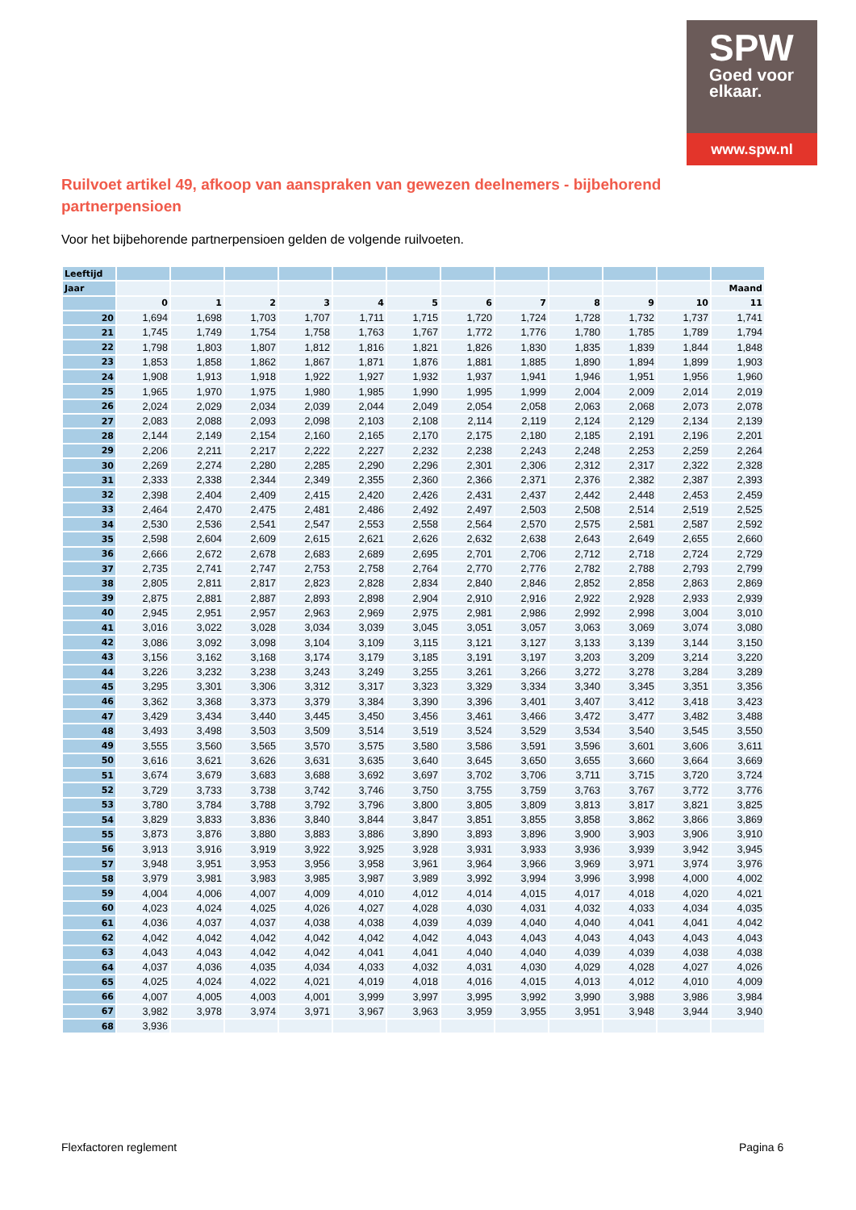SPW
Goed voor
elkaar.
www.spw.nl
Ruilvoet artikel 49, afkoop van aanspraken van gewezen deelnemers - bijbehorend partnerpensioen
Voor het bijbehorende partnerpensioen gelden de volgende ruilvoeten.
| Leeftijd | | | | | | | | | | | | |
| Jaar | | | | | | | | | | | | Maand |
| | 0 | 1 | 2 | 3 | 4 | 5 | 6 | 7 | 8 | 9 | 10 | 11 |
| 20 | 1,694 | 1,698 | 1,703 | 1,707 | 1,711 | 1,715 | 1,720 | 1,724 | 1,728 | 1,732 | 1,737 | 1,741 |
| 21 | 1,745 | 1,749 | 1,754 | 1,758 | 1,763 | 1,767 | 1,772 | 1,776 | 1,780 | 1,785 | 1,789 | 1,794 |
| 22 | 1,798 | 1,803 | 1,807 | 1,812 | 1,816 | 1,821 | 1,826 | 1,830 | 1,835 | 1,839 | 1,844 | 1,848 |
| 23 | 1,853 | 1,858 | 1,862 | 1,867 | 1,871 | 1,876 | 1,881 | 1,885 | 1,890 | 1,894 | 1,899 | 1,903 |
| 24 | 1,908 | 1,913 | 1,918 | 1,922 | 1,927 | 1,932 | 1,937 | 1,941 | 1,946 | 1,951 | 1,956 | 1,960 |
| 25 | 1,965 | 1,970 | 1,975 | 1,980 | 1,985 | 1,990 | 1,995 | 1,999 | 2,004 | 2,009 | 2,014 | 2,019 |
| 26 | 2,024 | 2,029 | 2,034 | 2,039 | 2,044 | 2,049 | 2,054 | 2,058 | 2,063 | 2,068 | 2,073 | 2,078 |
| 27 | 2,083 | 2,088 | 2,093 | 2,098 | 2,103 | 2,108 | 2,114 | 2,119 | 2,124 | 2,129 | 2,134 | 2,139 |
| 28 | 2,144 | 2,149 | 2,154 | 2,160 | 2,165 | 2,170 | 2,175 | 2,180 | 2,185 | 2,191 | 2,196 | 2,201 |
| 29 | 2,206 | 2,211 | 2,217 | 2,222 | 2,227 | 2,232 | 2,238 | 2,243 | 2,248 | 2,253 | 2,259 | 2,264 |
| 30 | 2,269 | 2,274 | 2,280 | 2,285 | 2,290 | 2,296 | 2,301 | 2,306 | 2,312 | 2,317 | 2,322 | 2,328 |
| 31 | 2,333 | 2,338 | 2,344 | 2,349 | 2,355 | 2,360 | 2,366 | 2,371 | 2,376 | 2,382 | 2,387 | 2,393 |
| 32 | 2,398 | 2,404 | 2,409 | 2,415 | 2,420 | 2,426 | 2,431 | 2,437 | 2,442 | 2,448 | 2,453 | 2,459 |
| 33 | 2,464 | 2,470 | 2,475 | 2,481 | 2,486 | 2,492 | 2,497 | 2,503 | 2,508 | 2,514 | 2,519 | 2,525 |
| 34 | 2,530 | 2,536 | 2,541 | 2,547 | 2,553 | 2,558 | 2,564 | 2,570 | 2,575 | 2,581 | 2,587 | 2,592 |
| 35 | 2,598 | 2,604 | 2,609 | 2,615 | 2,621 | 2,626 | 2,632 | 2,638 | 2,643 | 2,649 | 2,655 | 2,660 |
| 36 | 2,666 | 2,672 | 2,678 | 2,683 | 2,689 | 2,695 | 2,701 | 2,706 | 2,712 | 2,718 | 2,724 | 2,729 |
| 37 | 2,735 | 2,741 | 2,747 | 2,753 | 2,758 | 2,764 | 2,770 | 2,776 | 2,782 | 2,788 | 2,793 | 2,799 |
| 38 | 2,805 | 2,811 | 2,817 | 2,823 | 2,828 | 2,834 | 2,840 | 2,846 | 2,852 | 2,858 | 2,863 | 2,869 |
| 39 | 2,875 | 2,881 | 2,887 | 2,893 | 2,898 | 2,904 | 2,910 | 2,916 | 2,922 | 2,928 | 2,933 | 2,939 |
| 40 | 2,945 | 2,951 | 2,957 | 2,963 | 2,969 | 2,975 | 2,981 | 2,986 | 2,992 | 2,998 | 3,004 | 3,010 |
| 41 | 3,016 | 3,022 | 3,028 | 3,034 | 3,039 | 3,045 | 3,051 | 3,057 | 3,063 | 3,069 | 3,074 | 3,080 |
| 42 | 3,086 | 3,092 | 3,098 | 3,104 | 3,109 | 3,115 | 3,121 | 3,127 | 3,133 | 3,139 | 3,144 | 3,150 |
| 43 | 3,156 | 3,162 | 3,168 | 3,174 | 3,179 | 3,185 | 3,191 | 3,197 | 3,203 | 3,209 | 3,214 | 3,220 |
| 44 | 3,226 | 3,232 | 3,238 | 3,243 | 3,249 | 3,255 | 3,261 | 3,266 | 3,272 | 3,278 | 3,284 | 3,289 |
| 45 | 3,295 | 3,301 | 3,306 | 3,312 | 3,317 | 3,323 | 3,329 | 3,334 | 3,340 | 3,345 | 3,351 | 3,356 |
| 46 | 3,362 | 3,368 | 3,373 | 3,379 | 3,384 | 3,390 | 3,396 | 3,401 | 3,407 | 3,412 | 3,418 | 3,423 |
| 47 | 3,429 | 3,434 | 3,440 | 3,445 | 3,450 | 3,456 | 3,461 | 3,466 | 3,472 | 3,477 | 3,482 | 3,488 |
| 48 | 3,493 | 3,498 | 3,503 | 3,509 | 3,514 | 3,519 | 3,524 | 3,529 | 3,534 | 3,540 | 3,545 | 3,550 |
| 49 | 3,555 | 3,560 | 3,565 | 3,570 | 3,575 | 3,580 | 3,586 | 3,591 | 3,596 | 3,601 | 3,606 | 3,611 |
| 50 | 3,616 | 3,621 | 3,626 | 3,631 | 3,635 | 3,640 | 3,645 | 3,650 | 3,655 | 3,660 | 3,664 | 3,669 |
| 51 | 3,674 | 3,679 | 3,683 | 3,688 | 3,692 | 3,697 | 3,702 | 3,706 | 3,711 | 3,715 | 3,720 | 3,724 |
| 52 | 3,729 | 3,733 | 3,738 | 3,742 | 3,746 | 3,750 | 3,755 | 3,759 | 3,763 | 3,767 | 3,772 | 3,776 |
| 53 | 3,780 | 3,784 | 3,788 | 3,792 | 3,796 | 3,800 | 3,805 | 3,809 | 3,813 | 3,817 | 3,821 | 3,825 |
| 54 | 3,829 | 3,833 | 3,836 | 3,840 | 3,844 | 3,847 | 3,851 | 3,855 | 3,858 | 3,862 | 3,866 | 3,869 |
| 55 | 3,873 | 3,876 | 3,880 | 3,883 | 3,886 | 3,890 | 3,893 | 3,896 | 3,900 | 3,903 | 3,906 | 3,910 |
| 56 | 3,913 | 3,916 | 3,919 | 3,922 | 3,925 | 3,928 | 3,931 | 3,933 | 3,936 | 3,939 | 3,942 | 3,945 |
| 57 | 3,948 | 3,951 | 3,953 | 3,956 | 3,958 | 3,961 | 3,964 | 3,966 | 3,969 | 3,971 | 3,974 | 3,976 |
| 58 | 3,979 | 3,981 | 3,983 | 3,985 | 3,987 | 3,989 | 3,992 | 3,994 | 3,996 | 3,998 | 4,000 | 4,002 |
| 59 | 4,004 | 4,006 | 4,007 | 4,009 | 4,010 | 4,012 | 4,014 | 4,015 | 4,017 | 4,018 | 4,020 | 4,021 |
| 60 | 4,023 | 4,024 | 4,025 | 4,026 | 4,027 | 4,028 | 4,030 | 4,031 | 4,032 | 4,033 | 4,034 | 4,035 |
| 61 | 4,036 | 4,037 | 4,037 | 4,038 | 4,038 | 4,039 | 4,039 | 4,040 | 4,040 | 4,041 | 4,041 | 4,042 |
| 62 | 4,042 | 4,042 | 4,042 | 4,042 | 4,042 | 4,042 | 4,043 | 4,043 | 4,043 | 4,043 | 4,043 | 4,043 |
| 63 | 4,043 | 4,043 | 4,042 | 4,042 | 4,041 | 4,041 | 4,040 | 4,040 | 4,039 | 4,039 | 4,038 | 4,038 |
| 64 | 4,037 | 4,036 | 4,035 | 4,034 | 4,033 | 4,032 | 4,031 | 4,030 | 4,029 | 4,028 | 4,027 | 4,026 |
| 65 | 4,025 | 4,024 | 4,022 | 4,021 | 4,019 | 4,018 | 4,016 | 4,015 | 4,013 | 4,012 | 4,010 | 4,009 |
| 66 | 4,007 | 4,005 | 4,003 | 4,001 | 3,999 | 3,997 | 3,995 | 3,992 | 3,990 | 3,988 | 3,986 | 3,984 |
| 67 | 3,982 | 3,978 | 3,974 | 3,971 | 3,967 | 3,963 | 3,959 | 3,955 | 3,951 | 3,948 | 3,944 | 3,940 |
| 68 | 3,936 | | | | | | | | | | | |
Flexfactoren reglement Pagina 6